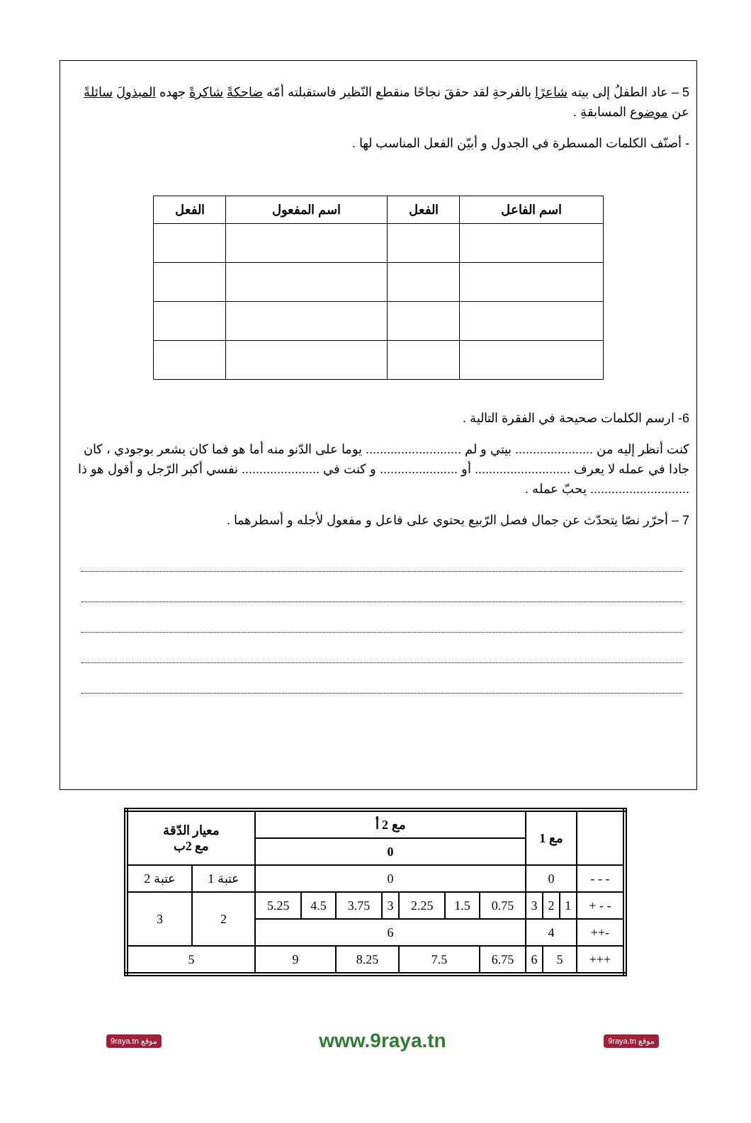5 – عاد الطفلُ إلى بيته شاعرًا بالفرحةِ لقد حققَ نجاحًا منقطع النّظير فاستقبلته أمّه ضاحكةً شاكرةً جهده المبذولَ سائلةً عن موضوع المسابقةِ .
- أصنّف الكلمات المسطرة في الجدول و أبيّن الفعل المناسب لها .
| اسم الفاعل | الفعل | اسم المفعول | الفعل |
| --- | --- | --- | --- |
6- ارسم الكلمات صحيحة في الفقرة التالية .
كنت أنظر إليه من ...................... بيتي و لم ........................... يوما على الدّنو منه أما هو فما كان يشعر بوجودي ، كان جادا في عمله لا يعرف ........................... أو ...................... و كنت في ...................... نفسي أكبر الرّجل و أقول هو ذا ............................ يحبّ عمله .
7 – أحرّر نصّا يتحدّث عن جمال فصل الرّبيع يحتوي على فاعل و مفعول لأجله و أسطرهما .
| | مع 1 | | | مع 2 أ | | | | | | | معيار الدّقة مع 2ب | |
| | | | | 0 | | | | | | | | |
| - - - | 0 | | | 0 | | | | | | | عتبة 1 | عتبة 2 |
| - - + | 1 | 2 | 3 | 0.75 | 1.5 | 2.25 | 3 | 3.75 | 4.5 | 5.25 | 2 | 3 |
| -++ | 4 | | | 6 | | | | | | | | |
| +++ | 5 | | 6 | 6.75 | 7.5 | | 8.25 | | 9 | | 5 | |
9raya.tn موقع www.9raya.tn 9raya.tn موقع